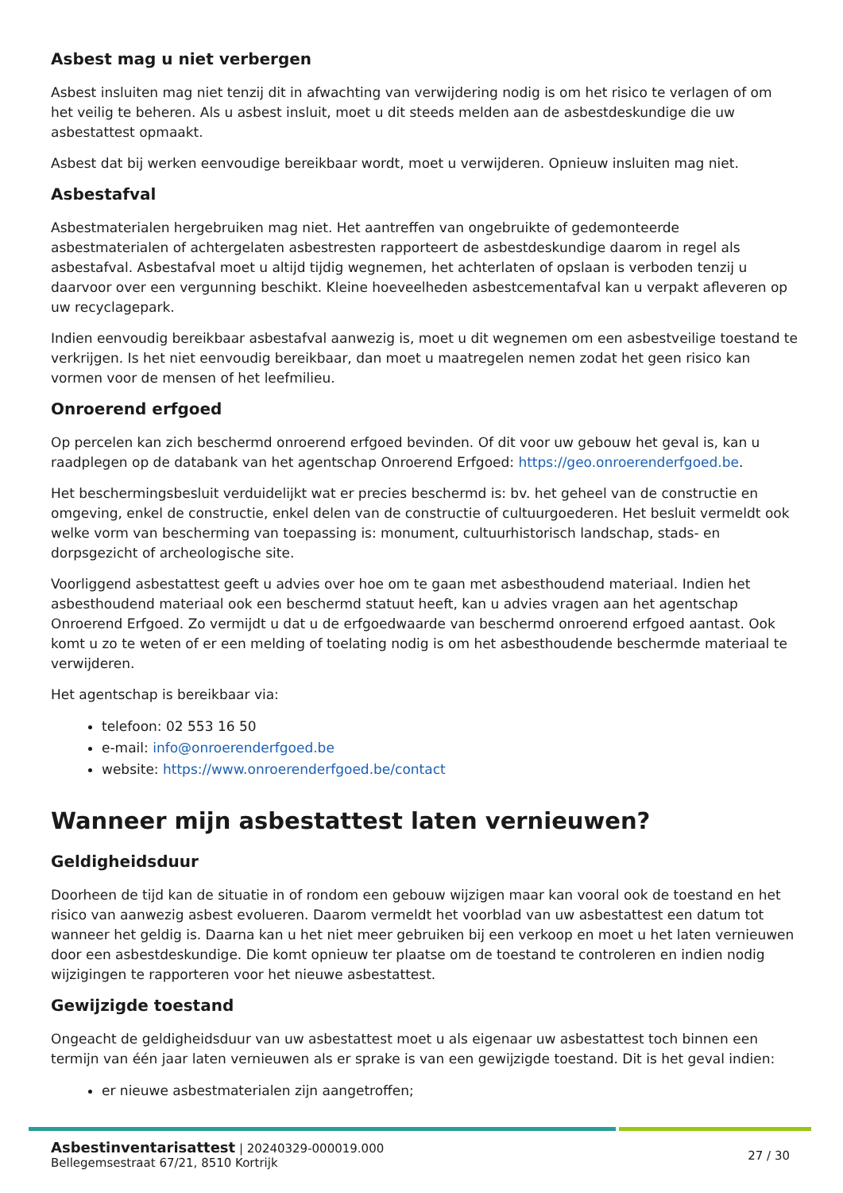Asbest mag u niet verbergen
Asbest insluiten mag niet tenzij dit in afwachting van verwijdering nodig is om het risico te verlagen of om het veilig te beheren. Als u asbest insluit, moet u dit steeds melden aan de asbestdeskundige die uw asbestattest opmaakt.
Asbest dat bij werken eenvoudige bereikbaar wordt, moet u verwijderen. Opnieuw insluiten mag niet.
Asbestafval
Asbestmaterialen hergebruiken mag niet. Het aantreffen van ongebruikte of gedemonteerde asbestmaterialen of achtergelaten asbestresten rapporteert de asbestdeskundige daarom in regel als asbestafval. Asbestafval moet u altijd tijdig wegnemen, het achterlaten of opslaan is verboden tenzij u daarvoor over een vergunning beschikt. Kleine hoeveelheden asbestcementafval kan u verpakt afleveren op uw recyclagepark.
Indien eenvoudig bereikbaar asbestafval aanwezig is, moet u dit wegnemen om een asbestveilige toestand te verkrijgen. Is het niet eenvoudig bereikbaar, dan moet u maatregelen nemen zodat het geen risico kan vormen voor de mensen of het leefmilieu.
Onroerend erfgoed
Op percelen kan zich beschermd onroerend erfgoed bevinden. Of dit voor uw gebouw het geval is, kan u raadplegen op de databank van het agentschap Onroerend Erfgoed: https://geo.onroerenderfgoed.be.
Het beschermingsbesluit verduidelijkt wat er precies beschermd is: bv. het geheel van de constructie en omgeving, enkel de constructie, enkel delen van de constructie of cultuurgoederen. Het besluit vermeldt ook welke vorm van bescherming van toepassing is: monument, cultuurhistorisch landschap, stads- en dorpsgezicht of archeologische site.
Voorliggend asbestattest geeft u advies over hoe om te gaan met asbesthoudend materiaal. Indien het asbesthoudend materiaal ook een beschermd statuut heeft, kan u advies vragen aan het agentschap Onroerend Erfgoed. Zo vermijdt u dat u de erfgoedwaarde van beschermd onroerend erfgoed aantast. Ook komt u zo te weten of er een melding of toelating nodig is om het asbesthoudende beschermde materiaal te verwijderen.
Het agentschap is bereikbaar via:
telefoon: 02 553 16 50
e-mail: info@onroerenderfgoed.be
website: https://www.onroerenderfgoed.be/contact
Wanneer mijn asbestattest laten vernieuwen?
Geldigheidsduur
Doorheen de tijd kan de situatie in of rondom een gebouw wijzigen maar kan vooral ook de toestand en het risico van aanwezig asbest evolueren. Daarom vermeldt het voorblad van uw asbestattest een datum tot wanneer het geldig is. Daarna kan u het niet meer gebruiken bij een verkoop en moet u het laten vernieuwen door een asbestdeskundige. Die komt opnieuw ter plaatse om de toestand te controleren en indien nodig wijzigingen te rapporteren voor het nieuwe asbestattest.
Gewijzigde toestand
Ongeacht de geldigheidsduur van uw asbestattest moet u als eigenaar uw asbestattest toch binnen een termijn van één jaar laten vernieuwen als er sprake is van een gewijzigde toestand. Dit is het geval indien:
er nieuwe asbestmaterialen zijn aangetroffen;
Asbestinventarisattest | 20240329-000019.000
Bellegemsestraat 67/21, 8510 Kortrijk
27 / 30